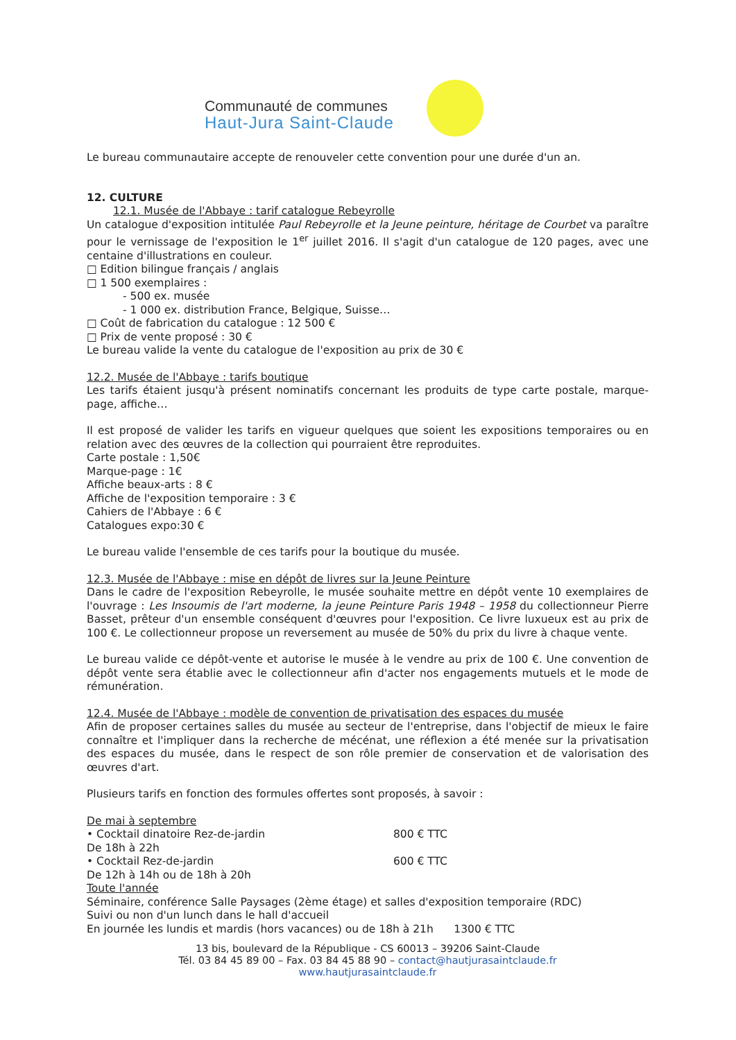Communauté de communes
Haut-Jura Saint-Claude
Le bureau communautaire accepte de renouveler cette convention pour une durée d'un an.
12. CULTURE
12.1. Musée de l'Abbaye : tarif catalogue Rebeyrolle
Un catalogue d'exposition intitulée Paul Rebeyrolle et la Jeune peinture, héritage de Courbet va paraître pour le vernissage de l'exposition le 1<sup>er</sup> juillet 2016. Il s'agit d'un catalogue de 120 pages, avec une centaine d'illustrations en couleur.
□ Edition bilingue français / anglais
□ 1 500 exemplaires :
- 500 ex. musée
- 1 000 ex. distribution France, Belgique, Suisse…
□ Coût de fabrication du catalogue : 12 500 €
□ Prix de vente proposé : 30 €
Le bureau valide la vente du catalogue de l'exposition au prix de 30 €
12.2. Musée de l'Abbaye : tarifs boutique
Les tarifs étaient jusqu'à présent nominatifs concernant les produits de type carte postale, marque-page, affiche…
Il est proposé de valider les tarifs en vigueur quelques que soient les expositions temporaires ou en relation avec des œuvres de la collection qui pourraient être reproduites.
Carte postale : 1,50€
Marque-page : 1€
Affiche beaux-arts : 8 €
Affiche de l'exposition temporaire : 3 €
Cahiers de l'Abbaye : 6 €
Catalogues expo:30 €
Le bureau valide l'ensemble de ces tarifs pour la boutique du musée.
12.3. Musée de l'Abbaye : mise en dépôt de livres sur la Jeune Peinture
Dans le cadre de l'exposition Rebeyrolle, le musée souhaite mettre en dépôt vente 10 exemplaires de l'ouvrage : Les Insoumis de l'art moderne, la jeune Peinture Paris 1948 – 1958 du collectionneur Pierre Basset, prêteur d'un ensemble conséquent d'œuvres pour l'exposition. Ce livre luxueux est au prix de 100 €. Le collectionneur propose un reversement au musée de 50% du prix du livre à chaque vente.
Le bureau valide ce dépôt-vente et autorise le musée à le vendre au prix de 100 €. Une convention de dépôt vente sera établie avec le collectionneur afin d'acter nos engagements mutuels et le mode de rémunération.
12.4. Musée de l'Abbaye : modèle de convention de privatisation des espaces du musée
Afin de proposer certaines salles du musée au secteur de l'entreprise, dans l'objectif de mieux le faire connaître et l'impliquer dans la recherche de mécénat, une réflexion a été menée sur la privatisation des espaces du musée, dans le respect de son rôle premier de conservation et de valorisation des œuvres d'art.
Plusieurs tarifs en fonction des formules offertes sont proposés, à savoir :
De mai à septembre
• Cocktail dinatoire Rez-de-jardin 800 € TTC
De 18h à 22h
• Cocktail Rez-de-jardin 600 € TTC
De 12h à 14h ou de 18h à 20h
Toute l'année
Séminaire, conférence Salle Paysages (2ème étage) et salles d'exposition temporaire (RDC)
Suivi ou non d'un lunch dans le hall d'accueil
En journée les lundis et mardis (hors vacances) ou de 18h à 21h 1300 € TTC
13 bis, boulevard de la République - CS 60013 – 39206 Saint-Claude
Tél. 03 84 45 89 00 – Fax. 03 84 45 88 90 – contact@hautjurasaintclaude.fr
www.hautjurasaintclaude.fr